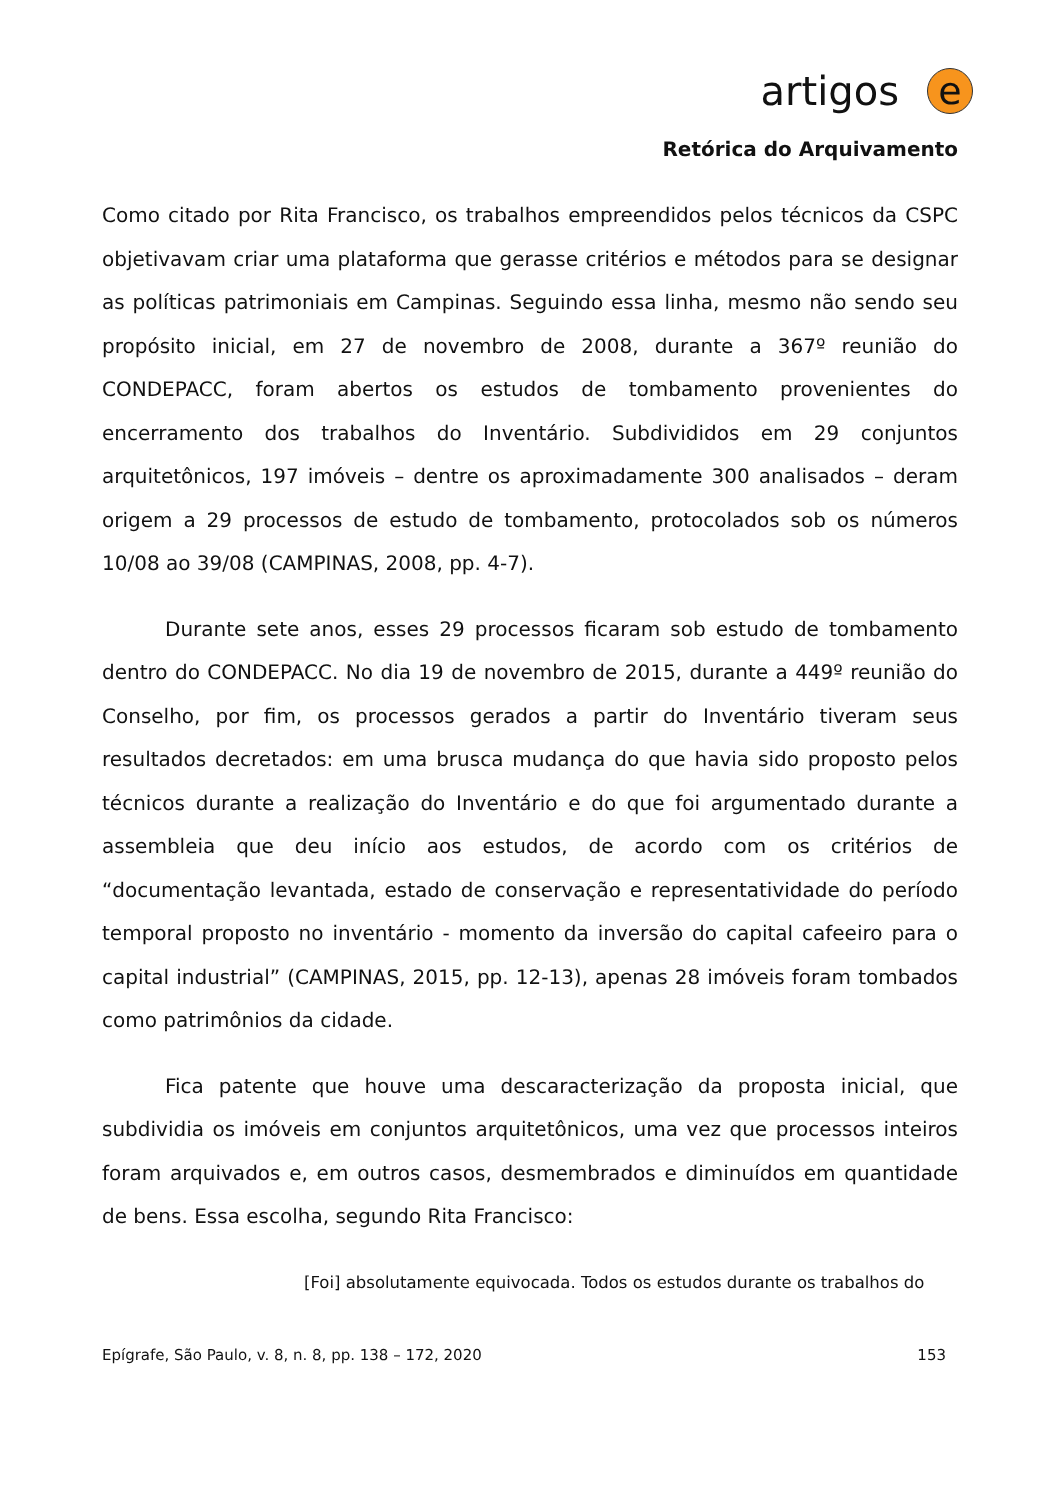artigos e
Retórica do Arquivamento
Como citado por Rita Francisco, os trabalhos empreendidos pelos técnicos da CSPC objetivavam criar uma plataforma que gerasse critérios e métodos para se designar as políticas patrimoniais em Campinas. Seguindo essa linha, mesmo não sendo seu propósito inicial, em 27 de novembro de 2008, durante a 367º reunião do CONDEPACC, foram abertos os estudos de tombamento provenientes do encerramento dos trabalhos do Inventário. Subdivididos em 29 conjuntos arquitetônicos, 197 imóveis – dentre os aproximadamente 300 analisados – deram origem a 29 processos de estudo de tombamento, protocolados sob os números 10/08 ao 39/08 (CAMPINAS, 2008, pp. 4-7).
Durante sete anos, esses 29 processos ficaram sob estudo de tombamento dentro do CONDEPACC. No dia 19 de novembro de 2015, durante a 449º reunião do Conselho, por fim, os processos gerados a partir do Inventário tiveram seus resultados decretados: em uma brusca mudança do que havia sido proposto pelos técnicos durante a realização do Inventário e do que foi argumentado durante a assembleia que deu início aos estudos, de acordo com os critérios de “documentação levantada, estado de conservação e representatividade do período temporal proposto no inventário - momento da inversão do capital cafeeiro para o capital industrial” (CAMPINAS, 2015, pp. 12-13), apenas 28 imóveis foram tombados como patrimônios da cidade.
Fica patente que houve uma descaracterização da proposta inicial, que subdividia os imóveis em conjuntos arquitetônicos, uma vez que processos inteiros foram arquivados e, em outros casos, desmembrados e diminuídos em quantidade de bens. Essa escolha, segundo Rita Francisco:
[Foi] absolutamente equivocada. Todos os estudos durante os trabalhos do
Epígrafe, São Paulo, v. 8, n. 8, pp. 138 – 172, 2020 153